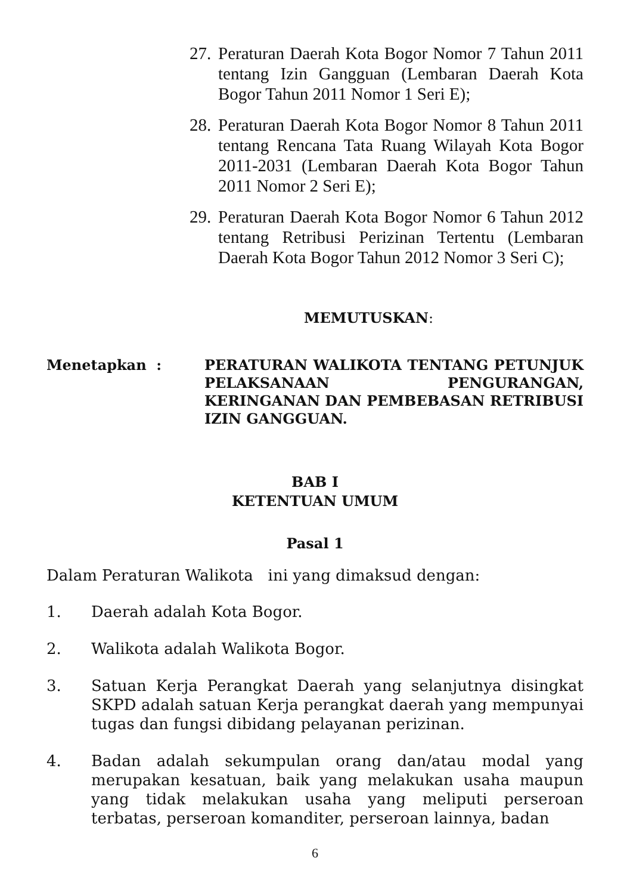27. Peraturan Daerah Kota Bogor Nomor 7 Tahun 2011 tentang Izin Gangguan (Lembaran Daerah Kota Bogor Tahun 2011 Nomor 1 Seri E);
28. Peraturan Daerah Kota Bogor Nomor 8 Tahun 2011 tentang Rencana Tata Ruang Wilayah Kota Bogor 2011-2031 (Lembaran Daerah Kota Bogor Tahun 2011 Nomor 2 Seri E);
29. Peraturan Daerah Kota Bogor Nomor 6 Tahun 2012 tentang Retribusi Perizinan Tertentu (Lembaran Daerah Kota Bogor Tahun 2012 Nomor 3 Seri C);
MEMUTUSKAN:
Menetapkan : PERATURAN WALIKOTA TENTANG PETUNJUK PELAKSANAAN PENGURANGAN, KERINGANAN DAN PEMBEBASAN RETRIBUSI IZIN GANGGUAN.
BAB I
KETENTUAN UMUM
Pasal 1
Dalam Peraturan Walikota ini yang dimaksud dengan:
1. Daerah adalah Kota Bogor.
2. Walikota adalah Walikota Bogor.
3. Satuan Kerja Perangkat Daerah yang selanjutnya disingkat SKPD adalah satuan Kerja perangkat daerah yang mempunyai tugas dan fungsi dibidang pelayanan perizinan.
4. Badan adalah sekumpulan orang dan/atau modal yang merupakan kesatuan, baik yang melakukan usaha maupun yang tidak melakukan usaha yang meliputi perseroan terbatas, perseroan komanditer, perseroan lainnya, badan
6